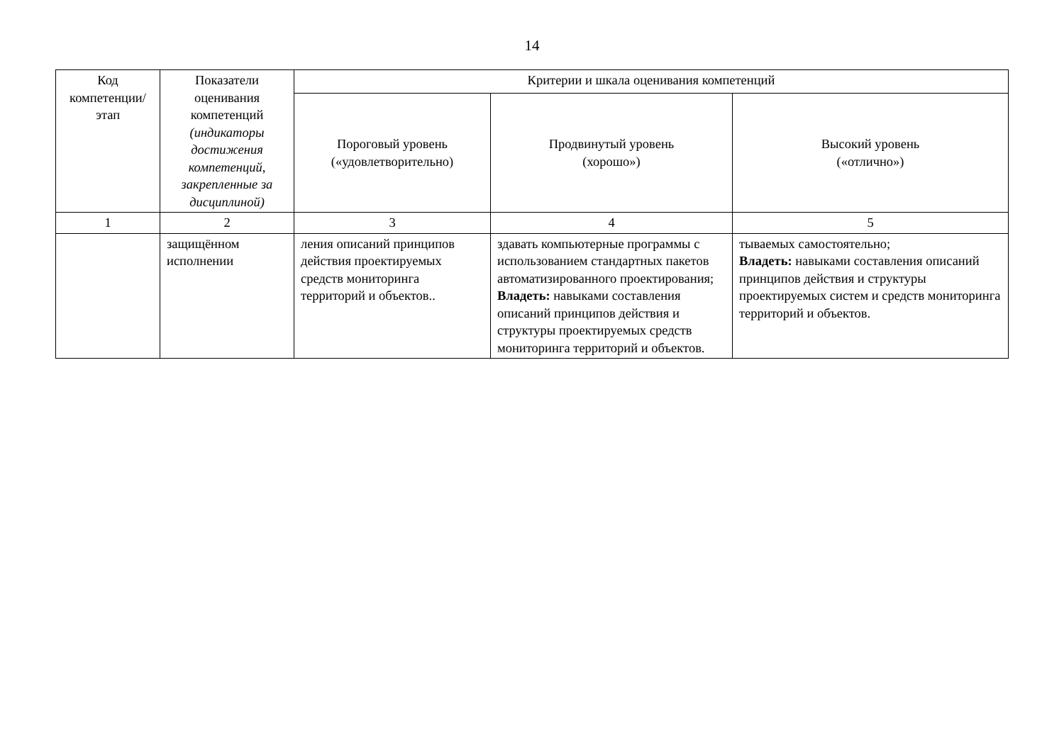14
| Код компетенции/ этап | Показатели оценивания компетенций (индикаторы достижения компетенций, закрепленные за дисциплиной) | Критерии и шкала оценивания компетенций | | |
| --- | --- | --- | --- | --- |
| | | Пороговый уровень («удовлетворительно) | Продвинутый уровень (хорошо») | Высокий уровень («отлично») |
| 1 | 2 | 3 | 4 | 5 |
| | защищённом исполнении | ления описаний принципов действия проектируемых средств мониторинга территорий и объектов.. | здавать компьютерные программы с использованием стандартных пакетов автоматизированного проектирования; Владеть: навыками составления описаний принципов действия и структуры проектируемых средств мониторинга территорий и объектов. | тываемых самостоятельно; Владеть: навыками составления описаний принципов действия и структуры проектируемых систем и средств мониторинга территорий и объектов. |